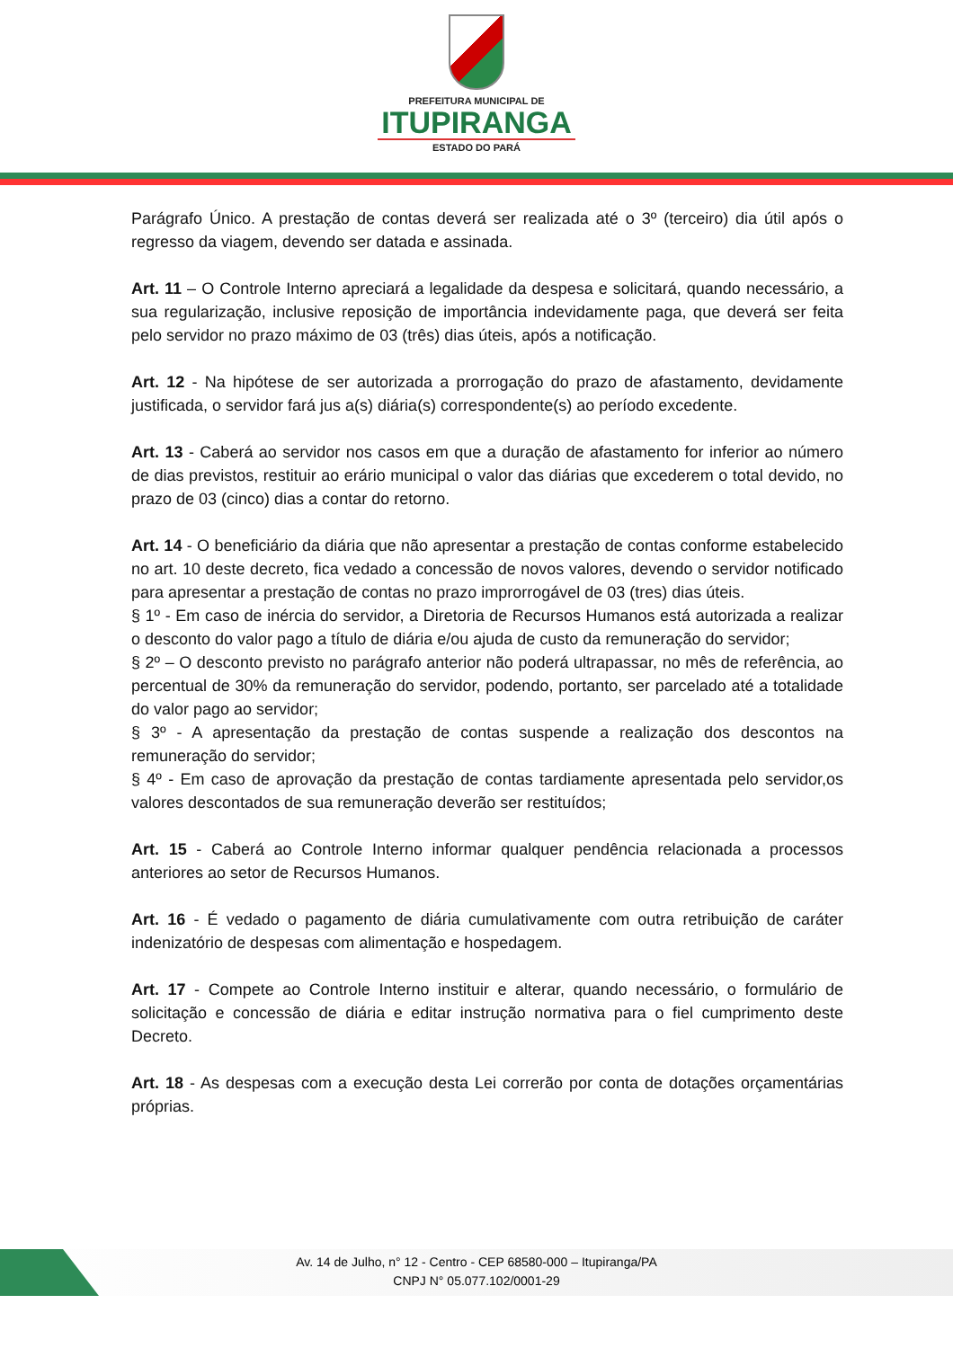PREFEITURA MUNICIPAL DE
ITUPIRANGA
ESTADO DO PARÁ
Parágrafo Único. A prestação de contas deverá ser realizada até o 3º (terceiro) dia útil após o regresso da viagem, devendo ser datada e assinada.
Art. 11 – O Controle Interno apreciará a legalidade da despesa e solicitará, quando necessário, a sua regularização, inclusive reposição de importância indevidamente paga, que deverá ser feita pelo servidor no prazo máximo de 03 (três) dias úteis, após a notificação.
Art. 12 - Na hipótese de ser autorizada a prorrogação do prazo de afastamento, devidamente justificada, o servidor fará jus a(s) diária(s) correspondente(s) ao período excedente.
Art. 13 - Caberá ao servidor nos casos em que a duração de afastamento for inferior ao número de dias previstos, restituir ao erário municipal o valor das diárias que excederem o total devido, no prazo de 03 (cinco) dias a contar do retorno.
Art. 14 - O beneficiário da diária que não apresentar a prestação de contas conforme estabelecido no art. 10 deste decreto, fica vedado a concessão de novos valores, devendo o servidor notificado para apresentar a prestação de contas no prazo improrrogável de 03 (tres) dias úteis.
§ 1º - Em caso de inércia do servidor, a Diretoria de Recursos Humanos está autorizada a realizar o desconto do valor pago a título de diária e/ou ajuda de custo da remuneração do servidor;
§ 2º – O desconto previsto no parágrafo anterior não poderá ultrapassar, no mês de referência, ao percentual de 30% da remuneração do servidor, podendo, portanto, ser parcelado até a totalidade do valor pago ao servidor;
§ 3º - A apresentação da prestação de contas suspende a realização dos descontos na remuneração do servidor;
§ 4º - Em caso de aprovação da prestação de contas tardiamente apresentada pelo servidor,os valores descontados de sua remuneração deverão ser restituídos;
Art. 15 - Caberá ao Controle Interno informar qualquer pendência relacionada a processos anteriores ao setor de Recursos Humanos.
Art. 16 - É vedado o pagamento de diária cumulativamente com outra retribuição de caráter indenizatório de despesas com alimentação e hospedagem.
Art. 17 - Compete ao Controle Interno instituir e alterar, quando necessário, o formulário de solicitação e concessão de diária e editar instrução normativa para o fiel cumprimento deste Decreto.
Art. 18 - As despesas com a execução desta Lei correrão por conta de dotações orçamentárias próprias.
Av. 14 de Julho, n° 12 - Centro - CEP 68580-000 – Itupiranga/PA
CNPJ N° 05.077.102/0001-29